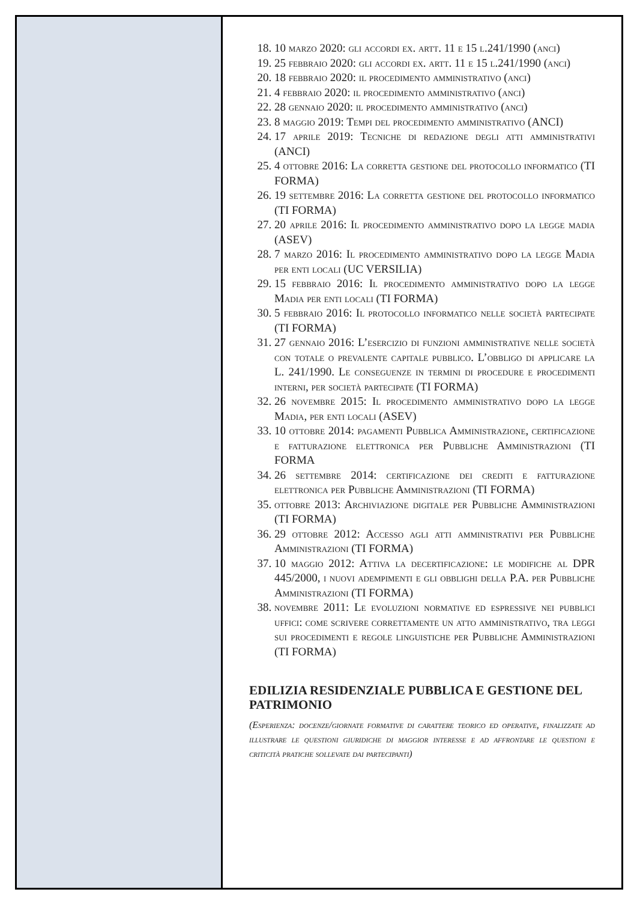18. 10 marzo 2020: gli accordi ex. artt. 11 e 15 l.241/1990 (anci)
19. 25 febbraio 2020: gli accordi ex. artt. 11 e 15 l.241/1990 (anci)
20. 18 febbraio 2020: il procedimento amministrativo (anci)
21. 4 febbraio 2020: il procedimento amministrativo (anci)
22. 28 gennaio 2020: il procedimento amministrativo (anci)
23. 8 maggio 2019: Tempi del procedimento amministrativo (ANCI)
24. 17 aprile 2019: Tecniche di redazione degli atti amministrativi (ANCI)
25. 4 ottobre 2016: La corretta gestione del protocollo informatico (TI FORMA)
26. 19 settembre 2016: La corretta gestione del protocollo informatico (TI FORMA)
27. 20 aprile 2016: Il procedimento amministrativo dopo la legge madia (ASEV)
28. 7 marzo 2016: Il procedimento amministrativo dopo la legge Madia per enti locali (UC VERSILIA)
29. 15 febbraio 2016: Il procedimento amministrativo dopo la legge Madia per enti locali (TI FORMA)
30. 5 febbraio 2016: Il protocollo informatico nelle società partecipate (TI FORMA)
31. 27 gennaio 2016: L’esercizio di funzioni amministrative nelle società con totale o prevalente capitale pubblico. L’obbligo di applicare la L. 241/1990. Le conseguenze in termini di procedure e procedimenti interni, per società partecipate (TI FORMA)
32. 26 novembre 2015: Il procedimento amministrativo dopo la legge Madia, per enti locali (ASEV)
33. 10 ottobre 2014: pagamenti Pubblica Amministrazione, certificazione e fatturazione elettronica per Pubbliche Amministrazioni (TI FORMA
34. 26 settembre 2014: certificazione dei crediti e fatturazione elettronica per Pubbliche Amministrazioni (TI FORMA)
35. ottobre 2013: Archiviazione digitale per Pubbliche Amministrazioni (TI FORMA)
36. 29 ottobre 2012: Accesso agli atti amministrativi per Pubbliche Amministrazioni (TI FORMA)
37. 10 maggio 2012: Attiva la decertificazione: le modifiche al DPR 445/2000, i nuovi adempimenti e gli obblighi della P.A. per Pubbliche Amministrazioni (TI FORMA)
38. novembre 2011: Le evoluzioni normative ed espressive nei pubblici uffici: come scrivere correttamente un atto amministrativo, tra leggi sui procedimenti e regole linguistiche per Pubbliche Amministrazioni (TI FORMA)
EDILIZIA RESIDENZIALE PUBBLICA E GESTIONE DEL PATRIMONIO
(Esperienza: docenze/giornate formative di carattere teorico ed operative, finalizzate ad illustrare le questioni giuridiche di maggior interesse e ad affrontare le questioni e criticità pratiche sollevate dai partecipanti)